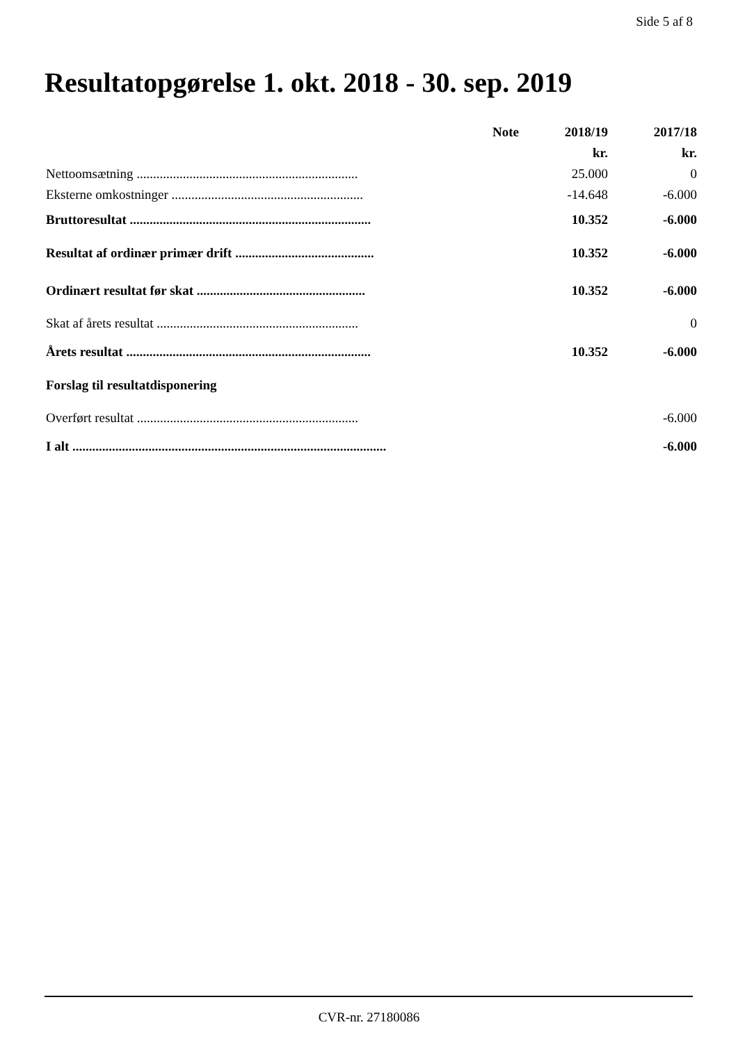Side 5 af 8
Resultatopgørelse 1. okt. 2018 - 30. sep. 2019
| | Note | 2018/19 | 2017/18 |
| --- | --- | --- | --- |
| | | kr. | kr. |
| Nettoomsætning ................................................................... | | 25.000 | 0 |
| Eksterne omkostninger .......................................................... | | -14.648 | -6.000 |
| Bruttoresultat ......................................................................... | | 10.352 | -6.000 |
| Resultat af ordinær primær drift .......................................... | | 10.352 | -6.000 |
| Ordinært resultat før skat ................................................... | | 10.352 | -6.000 |
| Skat af årets resultat ............................................................. | | | 0 |
| Årets resultat .......................................................................... | | 10.352 | -6.000 |
| Forslag til resultatdisponering | | | |
| Overført resultat ................................................................... | | | -6.000 |
| I alt ............................................................................................... | | | -6.000 |
CVR-nr. 27180086